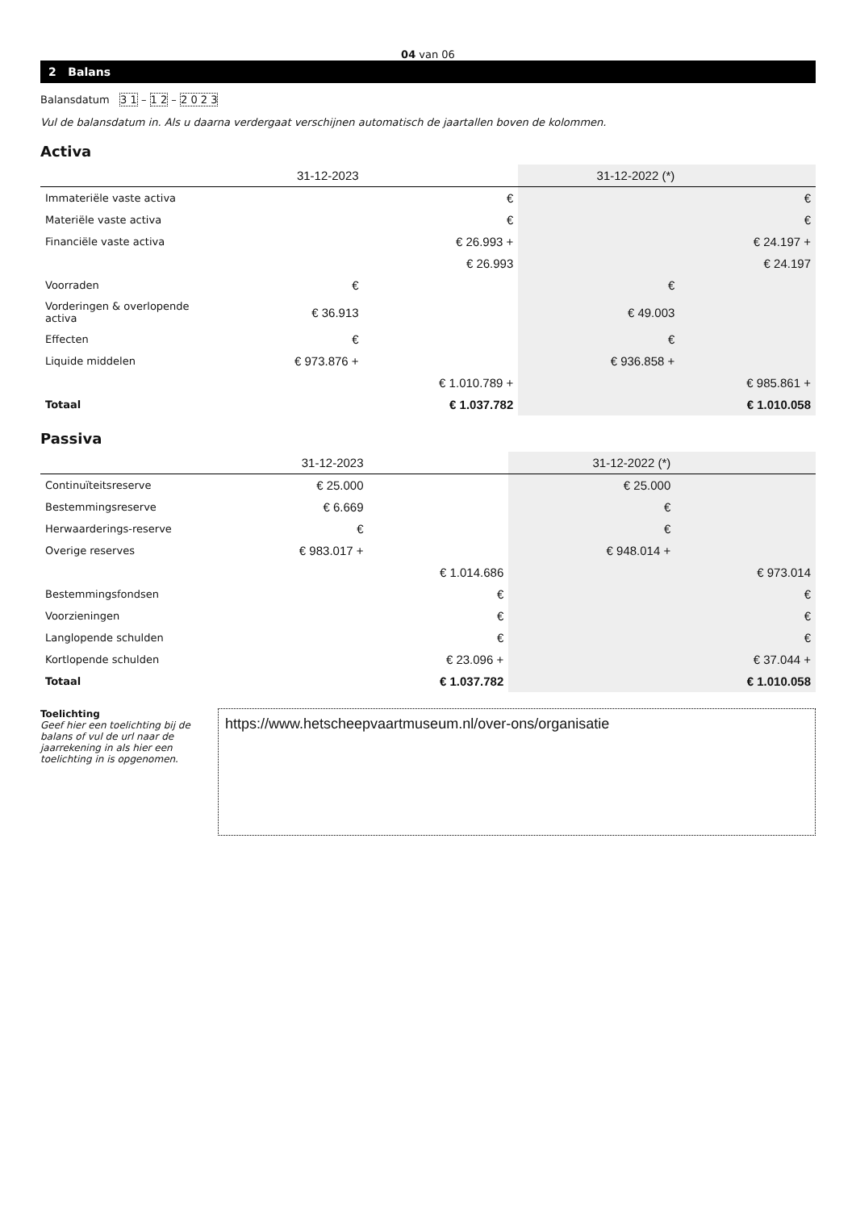04 van 06
2 Balans
Balansdatum 3 1 – 1 2 – 2 0 2 3
Vul de balansdatum in. Als u daarna verdergaat verschijnen automatisch de jaartallen boven de kolommen.
Activa
| | 31-12-2023 | | 31-12-2022 (*) | |
| --- | --- | --- | --- | --- |
| Immateriële vaste activa | | € | | € |
| Materiële vaste activa | | € | | € |
| Financiële vaste activa | | € 26.993 + | | € 24.197 + |
| | | € 26.993 | | € 24.197 |
| Voorraden | € | | € | |
| Vorderingen & overlopende activa | € 36.913 | | € 49.003 | |
| Effecten | € | | € | |
| Liquide middelen | € 973.876 + | | € 936.858 + | |
| | | € 1.010.789 + | | € 985.861 + |
| Totaal | | € 1.037.782 | | € 1.010.058 |
Passiva
| | 31-12-2023 | | 31-12-2022 (*) | |
| --- | --- | --- | --- | --- |
| Continuïteitsreserve | € 25.000 | | € 25.000 | |
| Bestemmingsreserve | € 6.669 | | € | |
| Herwaarderings-reserve | € | | € | |
| Overige reserves | € 983.017 + | | € 948.014 + | |
| | | € 1.014.686 | | € 973.014 |
| Bestemmingsfondsen | | € | | € |
| Voorzieningen | | € | | € |
| Langlopende schulden | | € | | € |
| Kortlopende schulden | | € 23.096 + | | € 37.044 + |
| Totaal | | € 1.037.782 | | € 1.010.058 |
Toelichting
Geef hier een toelichting bij de balans of vul de url naar de jaarrekening in als hier een toelichting in is opgenomen.
https://www.hetscheepvaartmuseum.nl/over-ons/organisatie